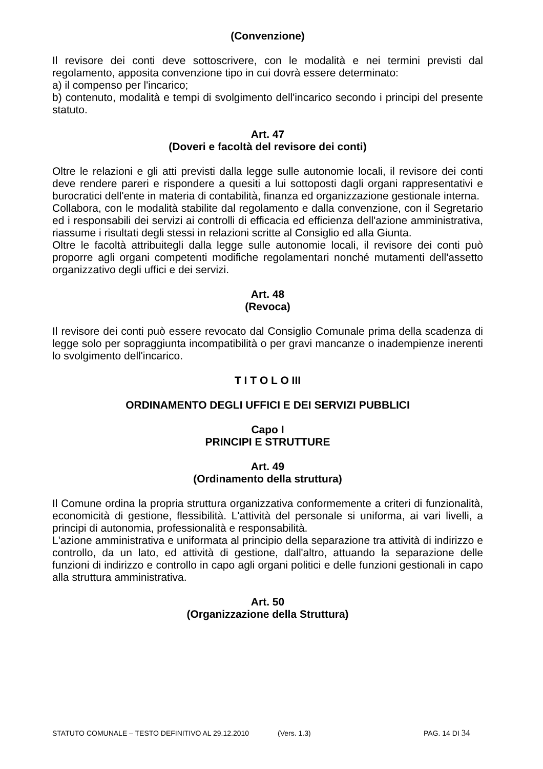(Convenzione)
Il revisore dei conti deve sottoscrivere, con le modalità e nei termini previsti dal regolamento, apposita convenzione tipo in cui dovrà essere determinato:
a) il compenso per l'incarico;
b) contenuto, modalità e tempi di svolgimento dell'incarico secondo i principi del presente statuto.
Art. 47
(Doveri e facoltà del revisore dei conti)
Oltre le relazioni e gli atti previsti dalla legge sulle autonomie locali, il revisore dei conti deve rendere pareri e rispondere a quesiti a lui sottoposti dagli organi rappresentativi e burocratici dell'ente in materia di contabilità, finanza ed organizzazione gestionale interna.
Collabora, con le modalità stabilite dal regolamento e dalla convenzione, con il Segretario ed i responsabili dei servizi ai controlli di efficacia ed efficienza dell'azione amministrativa, riassume i risultati degli stessi in relazioni scritte al Consiglio ed alla Giunta.
Oltre le facoltà attribuitegli dalla legge sulle autonomie locali, il revisore dei conti può proporre agli organi competenti modifiche regolamentari nonché mutamenti dell'assetto organizzativo degli uffici e dei servizi.
Art. 48
(Revoca)
Il revisore dei conti può essere revocato dal Consiglio Comunale prima della scadenza di legge solo per sopraggiunta incompatibilità o per gravi mancanze o inadempienze inerenti lo svolgimento dell'incarico.
T I T O L O III
ORDINAMENTO DEGLI UFFICI E DEI SERVIZI PUBBLICI
Capo I
PRINCIPI E STRUTTURE
Art. 49
(Ordinamento della struttura)
Il Comune ordina la propria struttura organizzativa conformemente a criteri di funzionalità, economicità di gestione, flessibilità. L'attività del personale si uniforma, ai vari livelli, a principi di autonomia, professionalità e responsabilità.
L'azione amministrativa e uniformata al principio della separazione tra attività di indirizzo e controllo, da un lato, ed attività di gestione, dall'altro, attuando la separazione delle funzioni di indirizzo e controllo in capo agli organi politici e delle funzioni gestionali in capo alla struttura amministrativa.
Art. 50
(Organizzazione della Struttura)
STATUTO COMUNALE – TESTO DEFINITIVO AL 29.12.2010 (Vers. 1.3) PAG. 14 DI 34